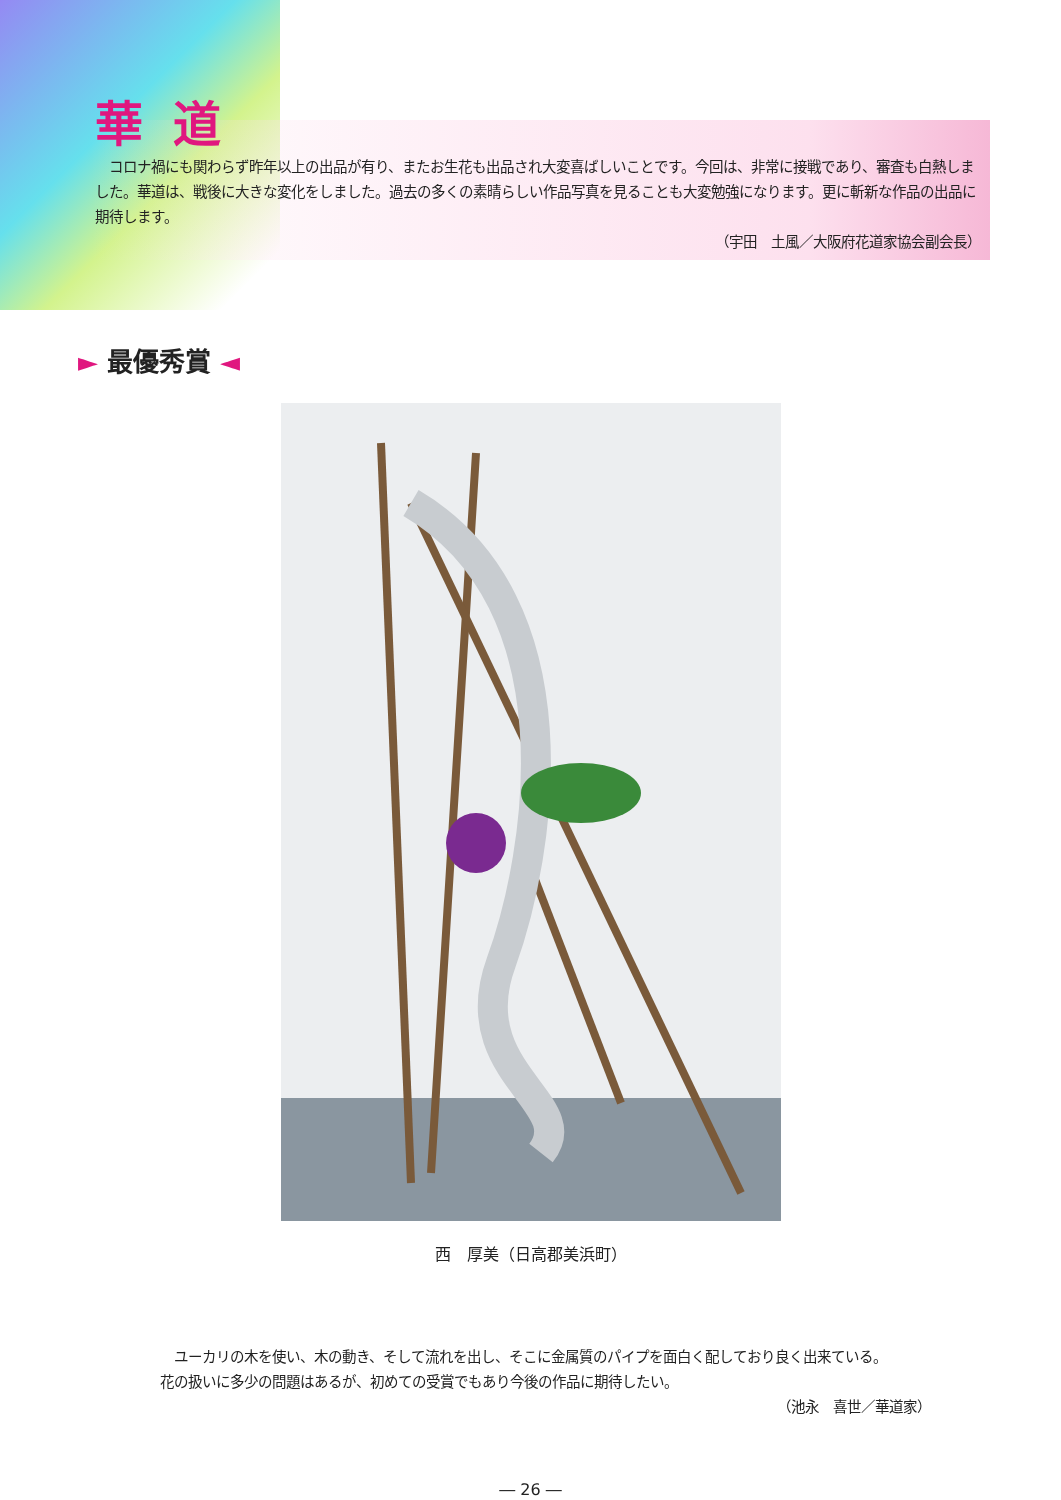華道
　コロナ禍にも関わらず昨年以上の出品が有り、またお生花も出品され大変喜ばしいことです。今回は、非常に接戦であり、審査も白熱しました。華道は、戦後に大きな変化をしました。過去の多くの素晴らしい作品写真を見ることも大変勉強になります。更に斬新な作品の出品に期待します。
（宇田　土風／大阪府花道家協会副会長）
► 最優秀賞 ◄
西　厚美（日高郡美浜町）
　ユーカリの木を使い、木の動き、そして流れを出し、そこに金属質のパイプを面白く配しており良く出来ている。
花の扱いに多少の問題はあるが、初めての受賞でもあり今後の作品に期待したい。
（池永　喜世／華道家）
― 26 ―